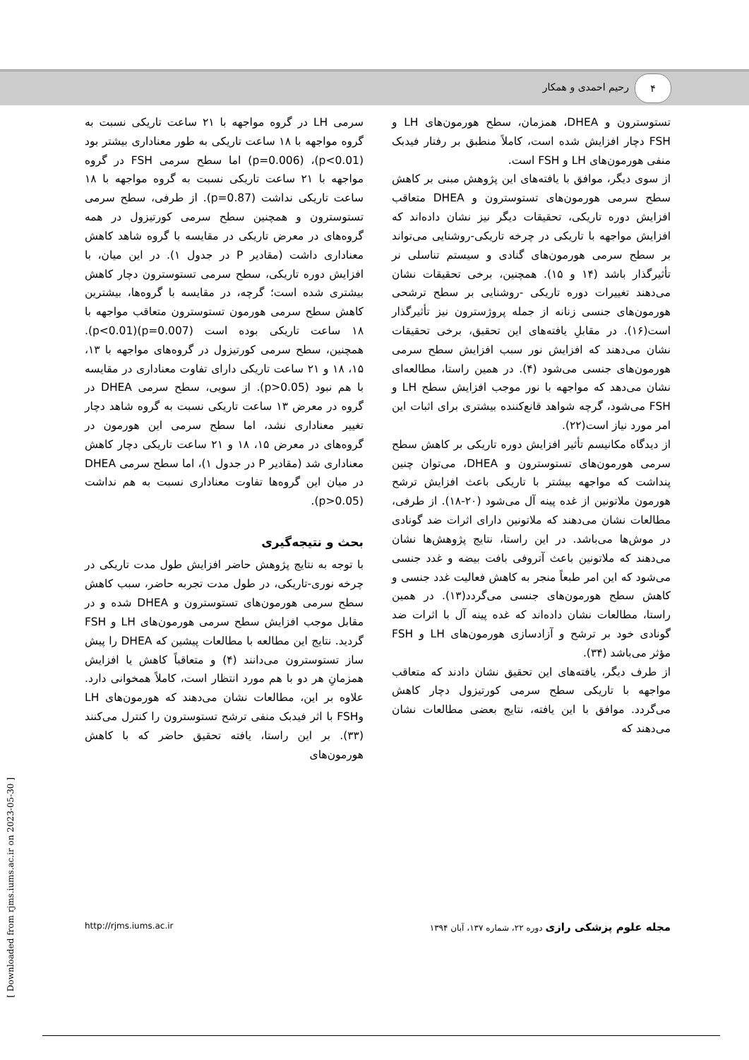۴
رحیم احمدی و همکار
سرمی LH در گروه مواجهه با ۲۱ ساعت تاریکی نسبت به گروه مواجهه با ۱۸ ساعت تاریکی به طور معناداری بیشتر بود (p<0.01)، (p=0.006) اما سطح سرمی FSH در گروه مواجهه با ۲۱ ساعت تاریکی نسبت به گروه مواجهه با ۱۸ ساعت تاریکی نداشت (p=0.87). از طرفی، سطح سرمی تستوسترون و همچنین سطح سرمی کورتیزول در همه گروه‌های در معرض تاریکی در مقایسه با گروه شاهد کاهش معناداری داشت (مقادیر P در جدول ۱). در این میان، با افزایش دوره تاریکی، سطح سرمی تستوسترون دچار کاهش بیشتری شده است؛ گرچه، در مقایسه با گروه‌ها، بیشترین کاهش سطح سرمی هورمون تستوسترون متعاقب مواجهه با ۱۸ ساعت تاریکی بوده است (p=0.007)(p<0.01). همچنین، سطح سرمی کورتیزول در گروه‌های مواجهه با ۱۳، ۱۵، ۱۸ و ۲۱ ساعت تاریکی دارای تفاوت معناداری در مقایسه با هم نبود (p>0.05). از سویی، سطح سرمی DHEA در گروه در معرض ۱۳ ساعت تاریکی نسبت به گروه شاهد دچار تغییر معناداری نشد، اما سطح سرمی این هورمون در گروه‌های در معرض ۱۵، ۱۸ و ۲۱ ساعت تاریکی دچار کاهش معناداری شد (مقادیر P در جدول ۱)، اما سطح سرمی DHEA در میان این گروه‌ها تفاوت معناداری نسبت به هم نداشت (p>0.05).
بحث و نتیجه‌گیری
با توجه به نتایج پژوهش حاضر افزایش طول مدت تاریکی در چرخه نوری-تاریکی، در طول مدت تجربه حاضر، سبب کاهش سطح سرمی هورمون‌های تستوسترون و DHEA شده و در مقابل موجب افزایش سطح سرمی هورمون‌های LH و FSH گردید. نتایج این مطالعه با مطالعات پیشین که DHEA را پیش ساز تستوسترون می‌دانند (۴) و متعاقباً کاهش یا افزایش همزمانِ هر دو با هم مورد انتظار است، کاملاً همخوانی دارد. علاوه بر این، مطالعات نشان می‌دهند که هورمون‌های LH وFSH با اثر فیدبک منفی ترشح تستوسترون را کنترل می‌کنند (۳۳). بر این راستا، یافته تحقیق حاضر که با کاهش هورمون‌های
تستوسترون و DHEA، همزمان، سطح هورمون‌های LH و FSH دچار افزایش شده است، کاملاً منطبق بر رفتار فیدبک منفی هورمون‌های LH و FSH است.
از سوی دیگر، موافق با یافته‌های این پژوهش مبنی بر کاهش سطح سرمی هورمون‌های تستوسترون و DHEA متعاقب افزایش دوره تاریکی، تحقیقات دیگر نیز نشان داده‌اند که افزایش مواجهه با تاریکی در چرخه تاریکی-روشنایی می‌تواند بر سطح سرمی هورمون‌های گنادی و سیستم تناسلی نر تأثیرگذار باشد (۱۴ و ۱۵). همچنین، برخی تحقیقات نشان می‌دهند تغییرات دوره تاریکی -روشنایی بر سطح ترشحی هورمون‌های جنسی زنانه از جمله پروژسترون نیز تأثیرگذار است(۱۶). در مقابلِ یافته‌های این تحقیق، برخی تحقیقات نشان می‌دهند که افزایش نور سبب افزایش سطح سرمی هورمون‌های جنسی می‌شود (۴). در همین راستا، مطالعه‌ای نشان می‌دهد که مواجهه با نور موجب افزایش سطح LH و FSH می‌شود، گرچه شواهد قانع‌کننده بیشتری برای اثبات این امر مورد نیاز است(۲۲).
از دیدگاه مکانیسم تأثیر افزایش دوره تاریکی بر کاهش سطح سرمی هورمون‌های تستوسترون و DHEA، می‌توان چنین پنداشت که مواجهه بیشتر با تاریکی باعث افزایش ترشح هورمون ملاتونین از غده پینه آل می‌شود (۲۰-۱۸). از طرفی، مطالعات نشان می‌دهند که ملاتونین دارای اثرات ضد گونادی در موش‌ها می‌باشد. در این راستا، نتایج پژوهش‌ها نشان می‌دهند که ملاتونین باعث آتروفی بافت بیضه و غدد جنسی می‌شود که این امر طبعاً منجر به کاهش فعالیت غدد جنسی و کاهش سطح هورمون‌های جنسی می‌گردد(۱۳). در همین راستا، مطالعات نشان داده‌اند که غده پینه آل با اثرات ضد گونادی خود بر ترشح و آزادسازی هورمون‌های LH و FSH مؤثر می‌باشد (۳۴).
از طرف دیگر، یافته‌های این تحقیق نشان دادند که متعاقب مواجهه با تاریکی سطح سرمی کورتیزول دچار کاهش می‌گردد. موافق با این یافته، نتایج بعضی مطالعات نشان می‌دهند که
http://rjms.iums.ac.ir مجله علوم پزشکی رازی دوره ۲۲، شماره ۱۳۷، آبان ۱۳۹۴
[ Downloaded from rjms.iums.ac.ir on 2023-05-30 ]